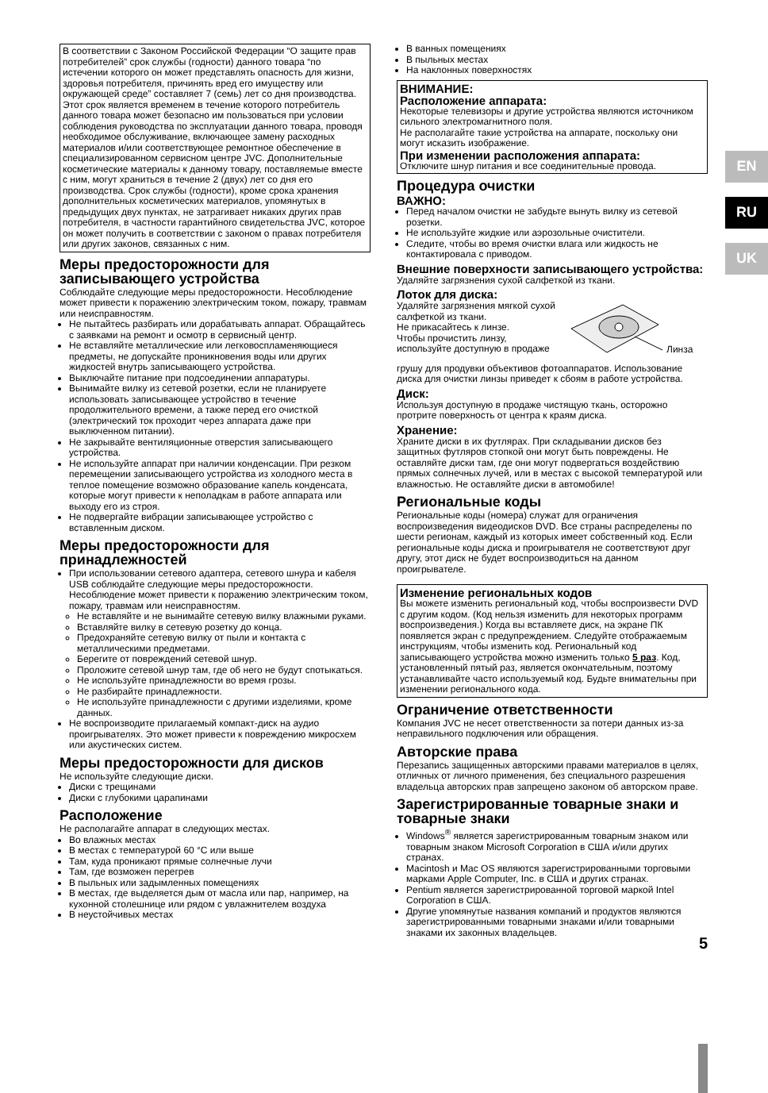EN
RU
UK
В соответствии с Законом Российской Федерации “О защите прав потребителей” срок службы (годности) данного товара “по истечении которого он может представлять опасность для жизни, здоровья потребителя, причинять вред его имуществу или окружающей среде” составляет 7 (семь) лет со дня производства. Этот срок является временем в течение которого потребитель данного товара может безопасно им пользоваться при условии соблюдения руководства по эксплуатации данного товара, проводя необходимое обслуживание, включающее замену расходных материалов и/или соответствующее ремонтное обеспечение в специализированном сервисном центре JVC. Дополнительные косметические материалы к данному товару, поставляемые вместе с ним, могут храниться в течение 2 (двух) лет со дня его производства. Срок службы (годности), кроме срока хранения дополнительных косметических материалов, упомянутых в предыдущих двух пунктах, не затрагивает никаких других прав потребителя, в частности гарантийного свидетельства JVC, которое он может получить в соответствии с законом о правах потребителя или других законов, связанных с ним.
Меры предосторожности для записывающего устройства
Соблюдайте следующие меры предосторожности. Несоблюдение может привести к поражению электрическим током, пожару, травмам или неисправностям.
Не пытайтесь разбирать или дорабатывать аппарат. Обращайтесь с заявками на ремонт и осмотр в сервисный центр.
Не вставляйте металлические или легковоспламеняющиеся предметы, не допускайте проникновения воды или других жидкостей внутрь записывающего устройства.
Выключайте питание при подсоединении аппаратуры.
Вынимайте вилку из сетевой розетки, если не планируете использовать записывающее устройство в течение продолжительного времени, а также перед его очисткой (электрический ток проходит через аппарата даже при выключенном питании).
Не закрывайте вентиляционные отверстия записывающего устройства.
Не используйте аппарат при наличии конденсации. При резком перемещении записывающего устройства из холодного места в теплое помещение возможно образование капель конденсата, которые могут привести к неполадкам в работе аппарата или выходу его из строя.
Не подвергайте вибрации записывающее устройство с вставленным диском.
Меры предосторожности для принадлежностей
При использовании сетевого адаптера, сетевого шнура и кабеля USB соблюдайте следующие меры предосторожности. Несоблюдение может привести к поражению электрическим током, пожару, травмам или неисправностям.
Не вставляйте и не вынимайте сетевую вилку влажными руками.
Вставляйте вилку в сетевую розетку до конца.
Предохраняйте сетевую вилку от пыли и контакта с металлическими предметами.
Берегите от повреждений сетевой шнур.
Проложите сетевой шнур там, где об него не будут спотыкаться.
Не используйте принадлежности во время грозы.
Не разбирайте принадлежности.
Не используйте принадлежности с другими изделиями, кроме данных.
Не воспроизводите прилагаемый компакт-диск на аудио проигрывателях. Это может привести к повреждению микросхем или акустических систем.
Меры предосторожности для дисков
Не используйте следующие диски.
Диски с трещинами
Диски с глубокими царапинами
Расположение
Не располагайте аппарат в следующих местах.
Во влажных местах
В местах с температурой 60 °C или выше
Там, куда проникают прямые солнечные лучи
Там, где возможен перегрев
В пыльных или задымленных помещениях
В местах, где выделяется дым от масла или пар, например, на кухонной столешнице или рядом с увлажнителем воздуха
В неустойчивых местах
В ванных помещениях
В пыльных местах
На наклонных поверхностях
ВНИМАНИЕ:
Расположение аппарата:
Некоторые телевизоры и другие устройства являются источником сильного электромагнитного поля.
Не располагайте такие устройства на аппарате, поскольку они могут исказить изображение.
При изменении расположения аппарата:
Отключите шнур питания и все соединительные провода.
Процедура очистки
ВАЖНО:
Перед началом очистки не забудьте вынуть вилку из сетевой розетки.
Не используйте жидкие или аэрозольные очистители.
Следите, чтобы во время очистки влага или жидкость не контактировала с приводом.
Внешние поверхности записывающего устройства:
Удаляйте загрязнения сухой салфеткой из ткани.
Лоток для диска:
Удаляйте загрязнения мягкой сухой салфеткой из ткани.
Не прикасайтесь к линзе.
Чтобы прочистить линзу, используйте доступную в продаже
Линза
грушу для продувки объективов фотоаппаратов. Использование диска для очистки линзы приведет к сбоям в работе устройства.
Диск:
Используя доступную в продаже чистящую ткань, осторожно протрите поверхность от центра к краям диска.
Хранение:
Храните диски в их футлярах. При складывании дисков без защитных футляров стопкой они могут быть повреждены. Не оставляйте диски там, где они могут подвергаться воздействию прямых солнечных лучей, или в местах с высокой температурой или влажностью. Не оставляйте диски в автомобиле!
Региональные коды
Региональные коды (номера) служат для ограничения воспроизведения видеодисков DVD. Все страны распределены по шести регионам, каждый из которых имеет собственный код. Если региональные коды диска и проигрывателя не соответствуют друг другу, этот диск не будет воспроизводиться на данном проигрывателе.
Изменение региональных кодов
Вы можете изменить региональный код, чтобы воспроизвести DVD с другим кодом. (Код нельзя изменить для некоторых программ воспроизведения.) Когда вы вставляете диск, на экране ПК появляется экран с предупреждением. Следуйте отображаемым инструкциям, чтобы изменить код. Региональный код записывающего устройства можно изменить только 5 раз. Код, установленный пятый раз, является окончательным, поэтому устанавливайте часто используемый код. Будьте внимательны при изменении регионального кода.
Ограничение ответственности
Компания JVC не несет ответственности за потери данных из-за неправильного подключения или обращения.
Авторские права
Перезапись защищенных авторскими правами материалов в целях, отличных от личного применения, без специального разрешения владельца авторских прав запрещено законом об авторском праве.
Зарегистрированные товарные знаки и товарные знаки
Windows<sup>®</sup> является зарегистрированным товарным знаком или товарным знаком Microsoft Corporation в США и/или других странах.
Macintosh и Mac OS являются зарегистрированными торговыми марками Apple Computer, Inc. в США и других странах.
Pentium является зарегистрированной торговой маркой Intel Corporation в США.
Другие упомянутые названия компаний и продуктов являются зарегистрированными товарными знаками и/или товарными знаками их законных владельцев.
5